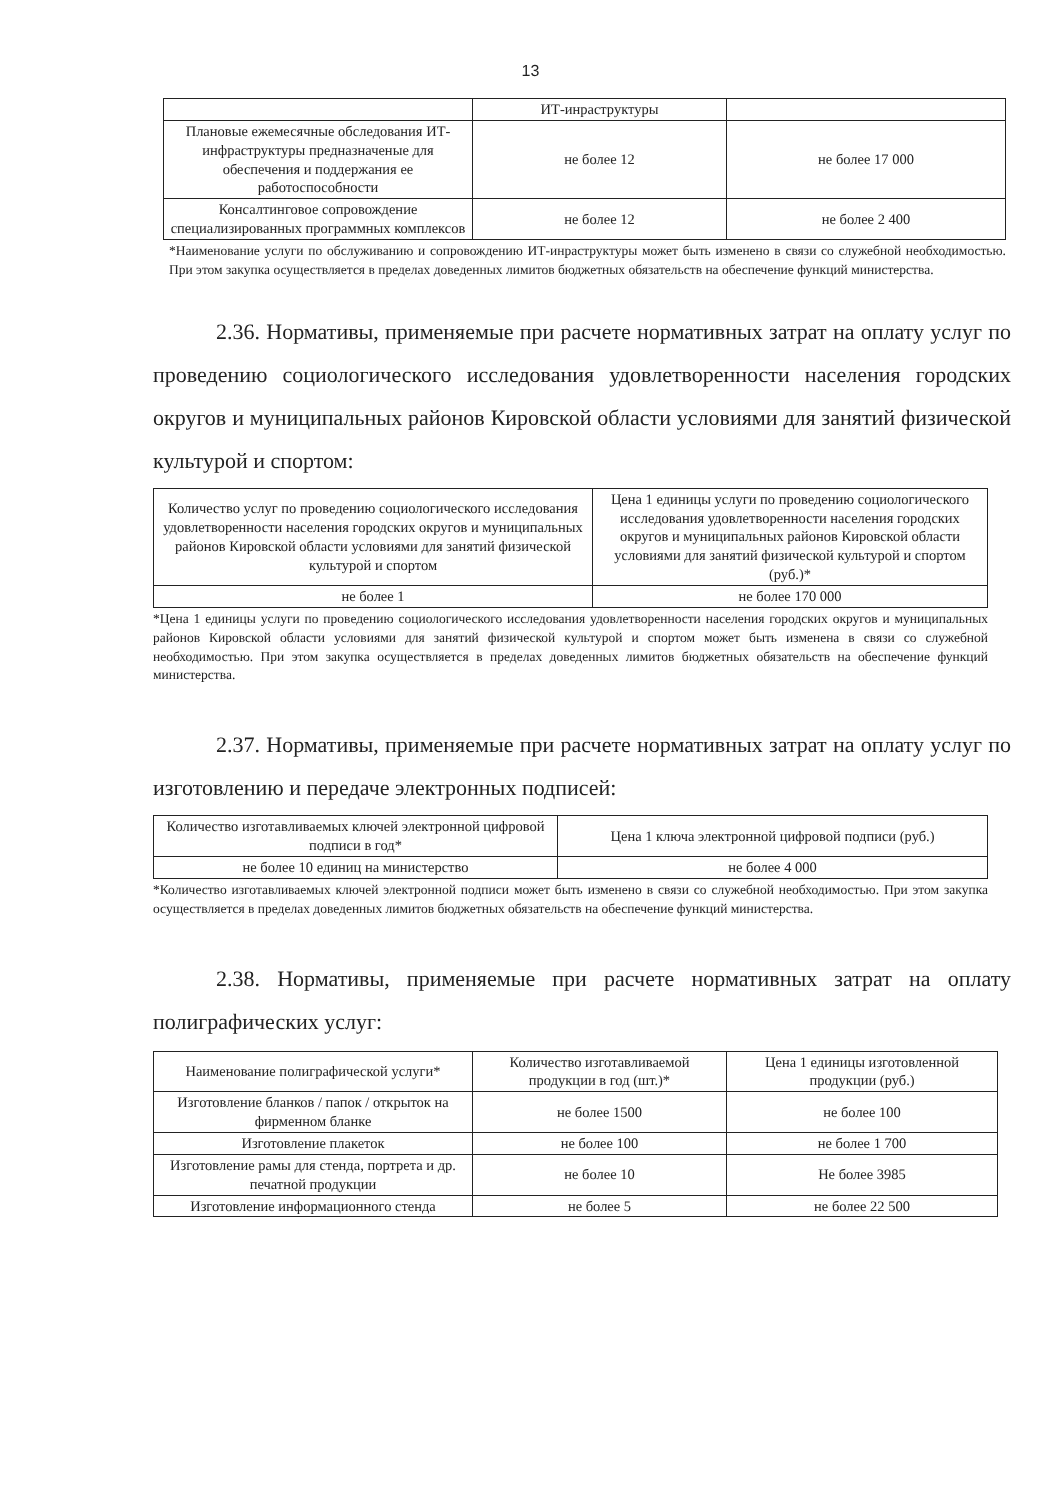13
| | ИТ-инраструктуры | |
| Плановые ежемесячные обследования ИТ-инфраструктуры предназначеные для обеспечения и поддержания ее работоспособности | не более 12 | не более 17 000 |
| Консалтинговое сопровождение специализированных программных комплексов | не более 12 | не более 2 400 |
*Наименование услуги по обслуживанию и сопровождению ИТ-инраструктуры может быть изменено в связи со служебной необходимостью. При этом закупка осуществляется в пределах доведенных лимитов бюджетных обязательств на обеспечение функций министерства.
2.36. Нормативы, применяемые при расчете нормативных затрат на оплату услуг по проведению социологического исследования удовлетворенности населения городских округов и муниципальных районов Кировской области условиями для занятий физической культурой и спортом:
| Количество услуг по проведению социологического исследования удовлетворенности населения городских округов и муниципальных районов Кировской области условиями для занятий физической культурой и спортом | Цена 1 единицы услуги по проведению социологического исследования удовлетворенности населения городских округов и муниципальных районов Кировской области условиями для занятий физической культурой и спортом (руб.)* |
| --- | --- |
| не более 1 | не более 170 000 |
*Цена 1 единицы услуги по проведению социологического исследования удовлетворенности населения городских округов и муниципальных районов Кировской области условиями для занятий физической культурой и спортом может быть изменена в связи со служебной необходимостью. При этом закупка осуществляется в пределах доведенных лимитов бюджетных обязательств на обеспечение функций министерства.
2.37. Нормативы, применяемые при расчете нормативных затрат на оплату услуг по изготовлению и передаче электронных подписей:
| Количество изготавливаемых ключей электронной цифровой подписи в год* | Цена 1 ключа электронной цифровой подписи (руб.) |
| --- | --- |
| не более 10 единиц на министерство | не более 4 000 |
*Количество изготавливаемых ключей электронной подписи может быть изменено в связи со служебной необходимостью. При этом закупка осуществляется в пределах доведенных лимитов бюджетных обязательств на обеспечение функций министерства.
2.38. Нормативы, применяемые при расчете нормативных затрат на оплату полиграфических услуг:
| Наименование полиграфической услуги* | Количество изготавливаемой продукции в год (шт.)* | Цена 1 единицы изготовленной продукции (руб.) |
| --- | --- | --- |
| Изготовление бланков / папок / открыток на фирменном бланке | не более 1500 | не более 100 |
| Изготовление плакеток | не более 100 | не более 1 700 |
| Изготовление рамы для стенда, портрета и др. печатной продукции | не более 10 | Не более 3985 |
| Изготовление информационного стенда | не более 5 | не более 22 500 |